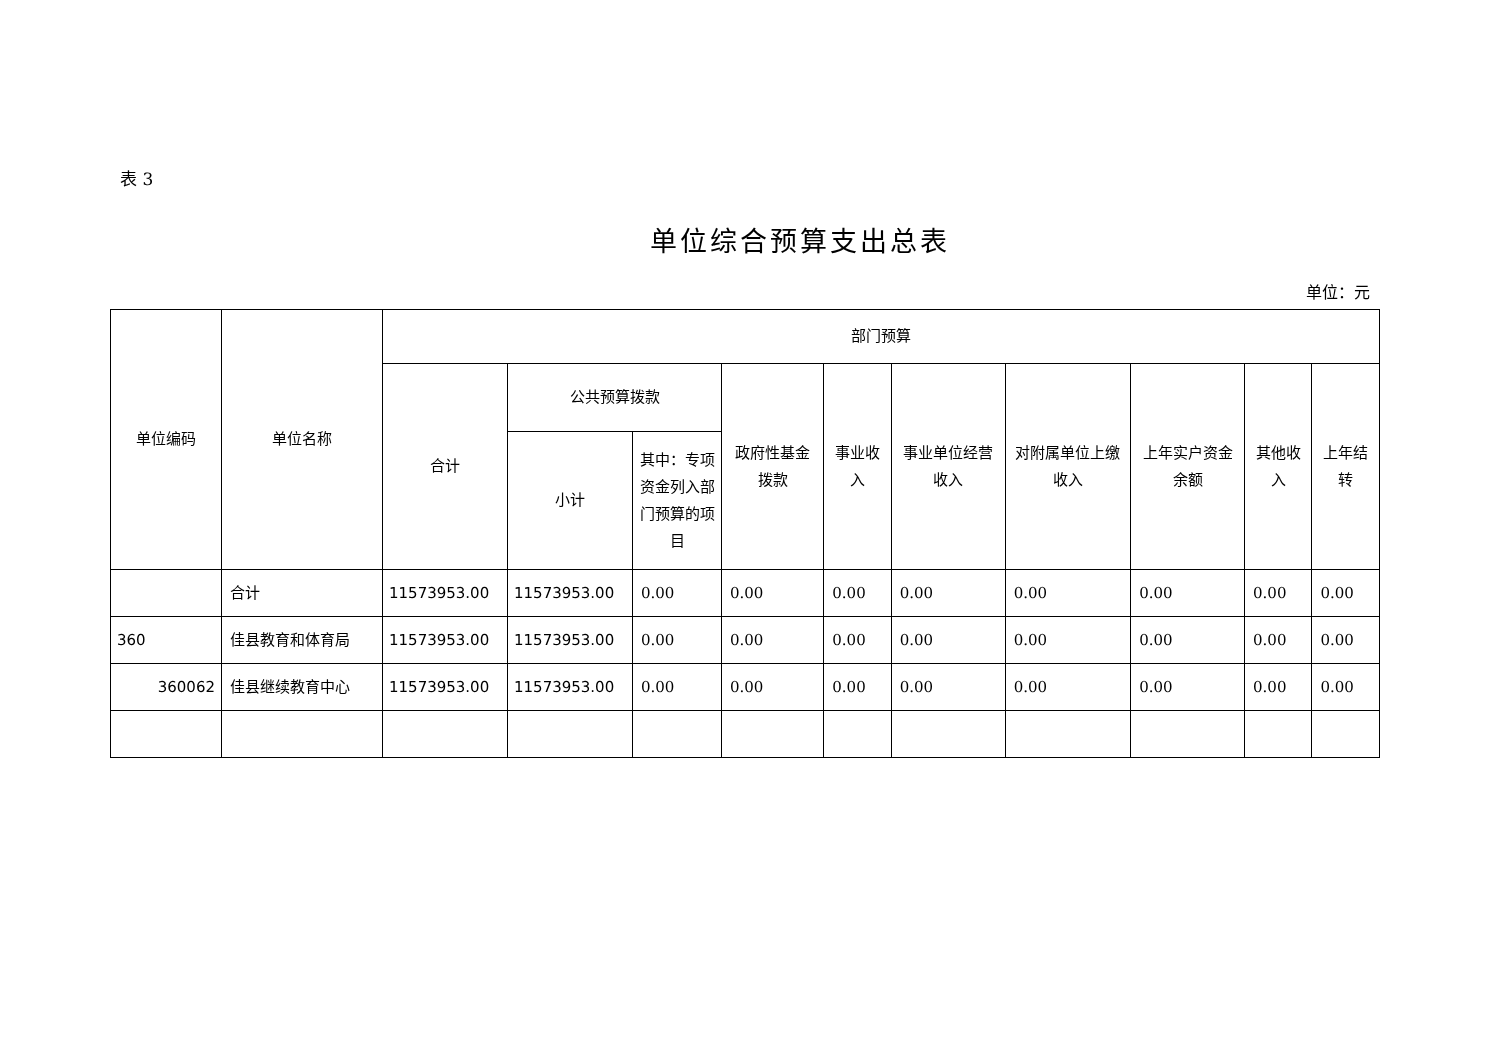表 3
单位综合预算支出总表
单位：元
| 单位编码 | 单位名称 | 部门预算 | | | | | | | | | |
| --- | --- | --- | --- | --- | --- | --- | --- | --- | --- | --- | --- |
| | | 合计 | 公共预算拨款 | | 政府性基金拨款 | 事业收入 | 事业单位经营收入 | 对附属单位上缴收入 | 上年实户资金余额 | 其他收入 | 上年结转 |
| | | | 小计 | 其中：专项资金列入部门预算的项目 | | | | | | | |
| | 合计 | 11573953.00 | 11573953.00 | 0.00 | 0.00 | 0.00 | 0.00 | 0.00 | 0.00 | 0.00 | 0.00 |
| 360 | 佳县教育和体育局 | 11573953.00 | 11573953.00 | 0.00 | 0.00 | 0.00 | 0.00 | 0.00 | 0.00 | 0.00 | 0.00 |
| 360062 | 佳县继续教育中心 | 11573953.00 | 11573953.00 | 0.00 | 0.00 | 0.00 | 0.00 | 0.00 | 0.00 | 0.00 | 0.00 |